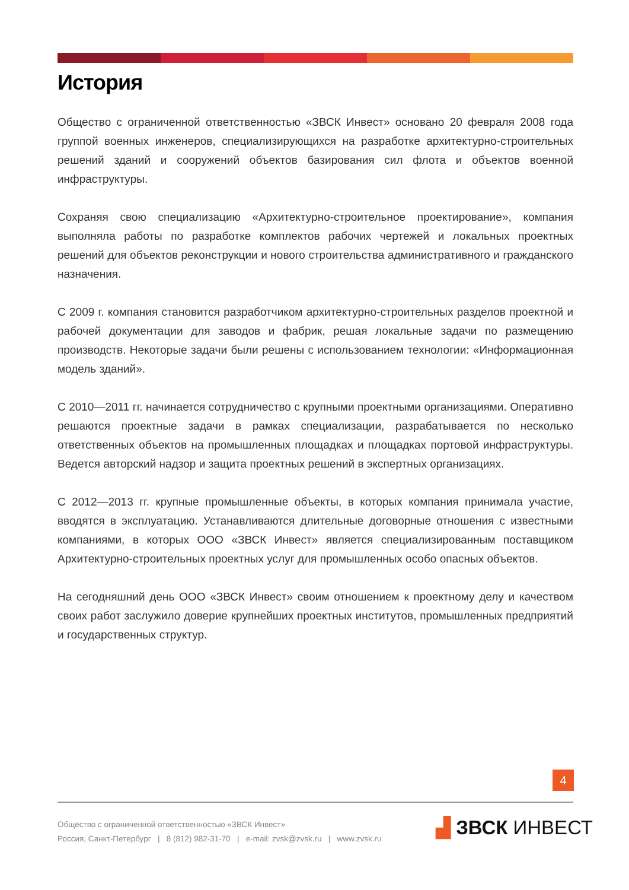История
Общество с ограниченной ответственностью «ЗВСК Инвест» основано 20 февраля 2008 года группой военных инженеров, специализирующихся на разработке архитектурно-строительных решений зданий и сооружений объектов базирования сил флота и объектов военной инфраструктуры.
Сохраняя свою специализацию «Архитектурно-строительное проектирование», компания выполняла работы по разработке комплектов рабочих чертежей и локальных проектных решений для объектов реконструкции и нового строительства административного и гражданского назначения.
С 2009 г. компания становится разработчиком архитектурно-строительных разделов проектной и рабочей документации для заводов и фабрик, решая локальные задачи по размещению производств. Некоторые задачи были решены с использованием технологии: «Информационная модель зданий».
С 2010—2011 гг. начинается сотрудничество с крупными проектными организациями. Оперативно решаются проектные задачи в рамках специализации, разрабатывается по несколько ответственных объектов на промышленных площадках и площадках портовой инфраструктуры. Ведется авторский надзор и защита проектных решений в экспертных организациях.
С 2012—2013 гг. крупные промышленные объекты, в которых компания принимала участие, вводятся в эксплуатацию. Устанавливаются длительные договорные отношения с известными компаниями, в которых ООО «ЗВСК Инвест» является специализированным поставщиком Архитектурно-строительных проектных услуг для промышленных особо опасных объектов.
На сегодняшний день ООО «ЗВСК Инвест» своим отношением к проектному делу и качеством своих работ заслужило доверие крупнейших проектных институтов, промышленных предприятий и государственных структур.
4
Общество с ограниченной ответственностью «ЗВСК Инвест»
Россия, Санкт-Петербург | 8 (812) 982-31-70 | e-mail: zvsk@zvsk.ru | www.zvsk.ru
▟ ЗВСК ИНВЕСТ